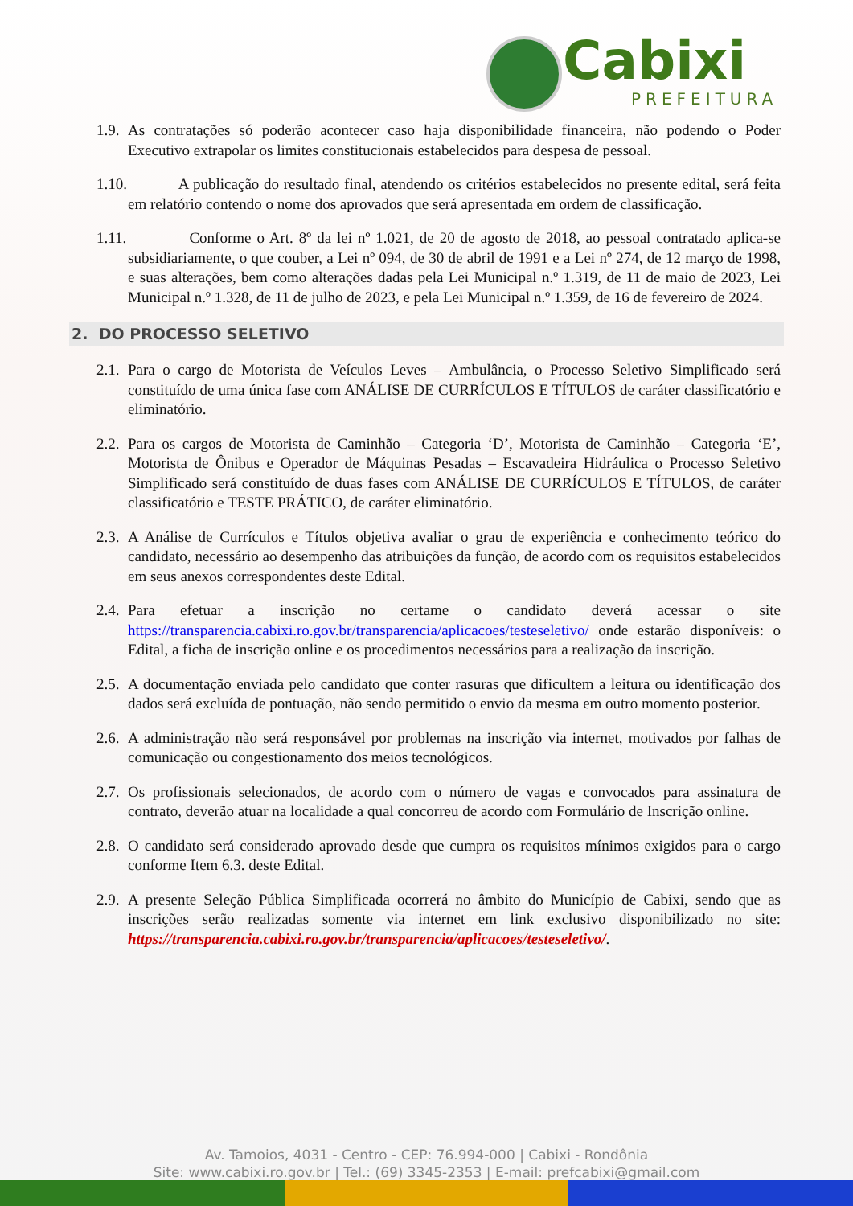Cabixi
PREFEITURA
1.9.
As contratações só poderão acontecer caso haja disponibilidade financeira, não podendo o Poder Executivo extrapolar os limites constitucionais estabelecidos para despesa de pessoal.
1.10.
A publicação do resultado final, atendendo os critérios estabelecidos no presente edital, será feita em relatório contendo o nome dos aprovados que será apresentada em ordem de classificação.
1.11.
Conforme o Art. 8º da lei nº 1.021, de 20 de agosto de 2018, ao pessoal contratado aplica-se subsidiariamente, o que couber, a Lei nº 094, de 30 de abril de 1991 e a Lei nº 274, de 12 março de 1998, e suas alterações, bem como alterações dadas pela Lei Municipal n.º 1.319, de 11 de maio de 2023, Lei Municipal n.º 1.328, de 11 de julho de 2023, e pela Lei Municipal n.º 1.359, de 16 de fevereiro de 2024.
2. DO PROCESSO SELETIVO
2.1.
Para o cargo de Motorista de Veículos Leves – Ambulância, o Processo Seletivo Simplificado será constituído de uma única fase com ANÁLISE DE CURRÍCULOS E TÍTULOS de caráter classificatório e eliminatório.
2.2.
Para os cargos de Motorista de Caminhão – Categoria ‘D’, Motorista de Caminhão – Categoria ‘E’, Motorista de Ônibus e Operador de Máquinas Pesadas – Escavadeira Hidráulica o Processo Seletivo Simplificado será constituído de duas fases com ANÁLISE DE CURRÍCULOS E TÍTULOS, de caráter classificatório e TESTE PRÁTICO, de caráter eliminatório.
2.3.
A Análise de Currículos e Títulos objetiva avaliar o grau de experiência e conhecimento teórico do candidato, necessário ao desempenho das atribuições da função, de acordo com os requisitos estabelecidos em seus anexos correspondentes deste Edital.
2.4.
Para efetuar a inscrição no certame o candidato deverá acessar o site https://transparencia.cabixi.ro.gov.br/transparencia/aplicacoes/testeseletivo/ onde estarão disponíveis: o Edital, a ficha de inscrição online e os procedimentos necessários para a realização da inscrição.
2.5.
A documentação enviada pelo candidato que conter rasuras que dificultem a leitura ou identificação dos dados será excluída de pontuação, não sendo permitido o envio da mesma em outro momento posterior.
2.6.
A administração não será responsável por problemas na inscrição via internet, motivados por falhas de comunicação ou congestionamento dos meios tecnológicos.
2.7.
Os profissionais selecionados, de acordo com o número de vagas e convocados para assinatura de contrato, deverão atuar na localidade a qual concorreu de acordo com Formulário de Inscrição online.
2.8.
O candidato será considerado aprovado desde que cumpra os requisitos mínimos exigidos para o cargo conforme Item 6.3. deste Edital.
2.9.
A presente Seleção Pública Simplificada ocorrerá no âmbito do Município de Cabixi, sendo que as inscrições serão realizadas somente via internet em link exclusivo disponibilizado no site: https://transparencia.cabixi.ro.gov.br/transparencia/aplicacoes/testeseletivo/.
Av. Tamoios, 4031 - Centro - CEP: 76.994-000 | Cabixi - Rondônia
Site: www.cabixi.ro.gov.br | Tel.: (69) 3345-2353 | E-mail: prefcabixi@gmail.com